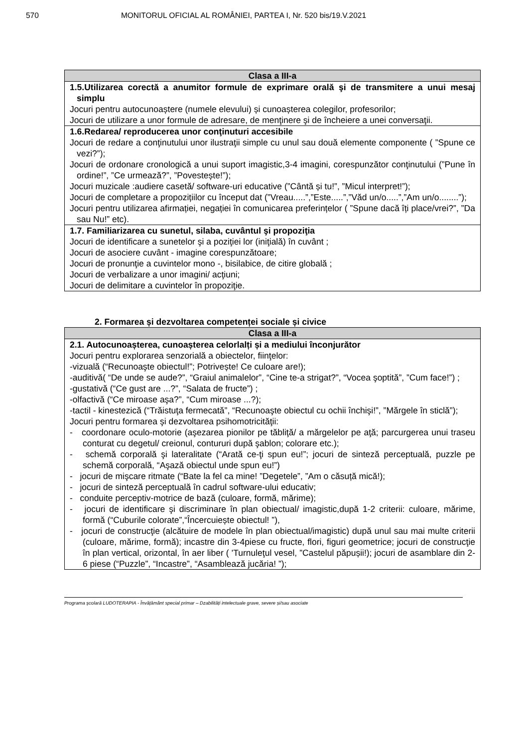570 MONITORUL OFICIAL AL ROMÂNIEI, PARTEA I, Nr. 520 bis/19.V.2021
| Clasa a III-a |
| --- |
| 1.5.Utilizarea corectă a anumitor formule de exprimare orală şi de transmitere a unui mesaj simplu Jocuri pentru autocunoaștere (numele elevului) și cunoașterea colegilor, profesorilor; Jocuri de utilizare a unor formule de adresare, de menţinere şi de încheiere a unei conversaţii. |
| 1.6.Redarea/ reproducerea unor conţinuturi accesibile Jocuri de redare a conţinutului unor ilustraţii simple cu unul sau două elemente componente ( ”Spune ce vezi?”); Jocuri de ordonare cronologică a unui suport imagistic,3-4 imagini, corespunzător conţinutului (”Pune în ordine!”, ”Ce urmează?”, ”Povestește!”); Jocuri muzicale :audiere casetă/ software-uri educative (”Cântă și tu!”, ”Micul interpret!”); Jocuri de completare a propozițiilor cu început dat (”Vreau.....”,”Este.....”,”Văd un/o.....”,”Am un/o........”); Jocuri pentru utilizarea afirmației, negației în comunicarea preferințelor ( ”Spune dacă îți place/vrei?”, ”Da sau Nu!” etc). |
| 1.7. Familiarizarea cu sunetul, silaba, cuvântul şi propoziţia Jocuri de identificare a sunetelor şi a poziţiei lor (iniţială) în cuvânt ; Jocuri de asociere cuvânt - imagine corespunzătoare; Jocuri de pronunţie a cuvintelor mono -, bisilabice, de citire globală ; Jocuri de verbalizare a unor imagini/ acţiuni; Jocuri de delimitare a cuvintelor în propoziţie. |
2. Formarea și dezvoltarea competenței sociale și civice
| Clasa a III-a |
| --- |
| 2.1. Autocunoașterea, cunoașterea celorlalți și a mediului înconjurător Jocuri pentru explorarea senzorială a obiectelor, fiinţelor: -vizuală (“Recunoaşte obiectul!”; Potrivește! Ce culoare are!); -auditivă( “De unde se aude?”, “Graiul animalelor”, “Cine te-a strigat?”, “Vocea şoptită”, ”Cum face!”) ; -gustativă (“Ce gust are ...?”, “Salata de fructe”) ; -olfactivă (“Ce miroase aşa?”, “Cum miroase ...?); -tactil - kinestezică (“Trăistuţa fermecată”, “Recunoaşte obiectul cu ochii închişi!”, ”Mărgele în sticlă”); Jocuri pentru formarea şi dezvoltarea psihomotricităţii: - coordonare oculo-motorie (aşezarea pionilor pe tăbliţă/ a mărgelelor pe aţă; parcurgerea unui traseu conturat cu degetul/ creionul, contururi după şablon; colorare etc.); - schemă corporală şi lateralitate (“Arată ce-ţi spun eu!”; jocuri de sinteză perceptuală, puzzle pe schemă corporală, “Aşază obiectul unde spun eu!”) - jocuri de mişcare ritmate (“Bate la fel ca mine! ”Degetele”, ”Am o căsuță mică!); - jocuri de sinteză perceptuală în cadrul software-ului educativ; - conduite perceptiv-motrice de bază (culoare, formă, mărime); - jocuri de identificare şi discriminare în plan obiectual/ imagistic,după 1-2 criterii: culoare, mărime, formă (“Cuburile colorate”,“Încercuiește obiectul! ”), - jocuri de construcţie (alcătuire de modele în plan obiectual/imagistic) după unul sau mai multe criterii (culoare, mărime, formă); incastre din 3-4piese cu fructe, flori, figuri geometrice; jocuri de construcţie în plan vertical, orizontal, în aer liber ( 'Turnuleţul vesel, ”Castelul păpușii!); jocuri de asamblare din 2-6 piese (“Puzzle”, “Incastre”, “Asamblează jucăria! ”); |
Programa şcolară LUDOTERAPIA - Învățământ special primar – Dzabilități intelectuale grave, severe și/sau asociate